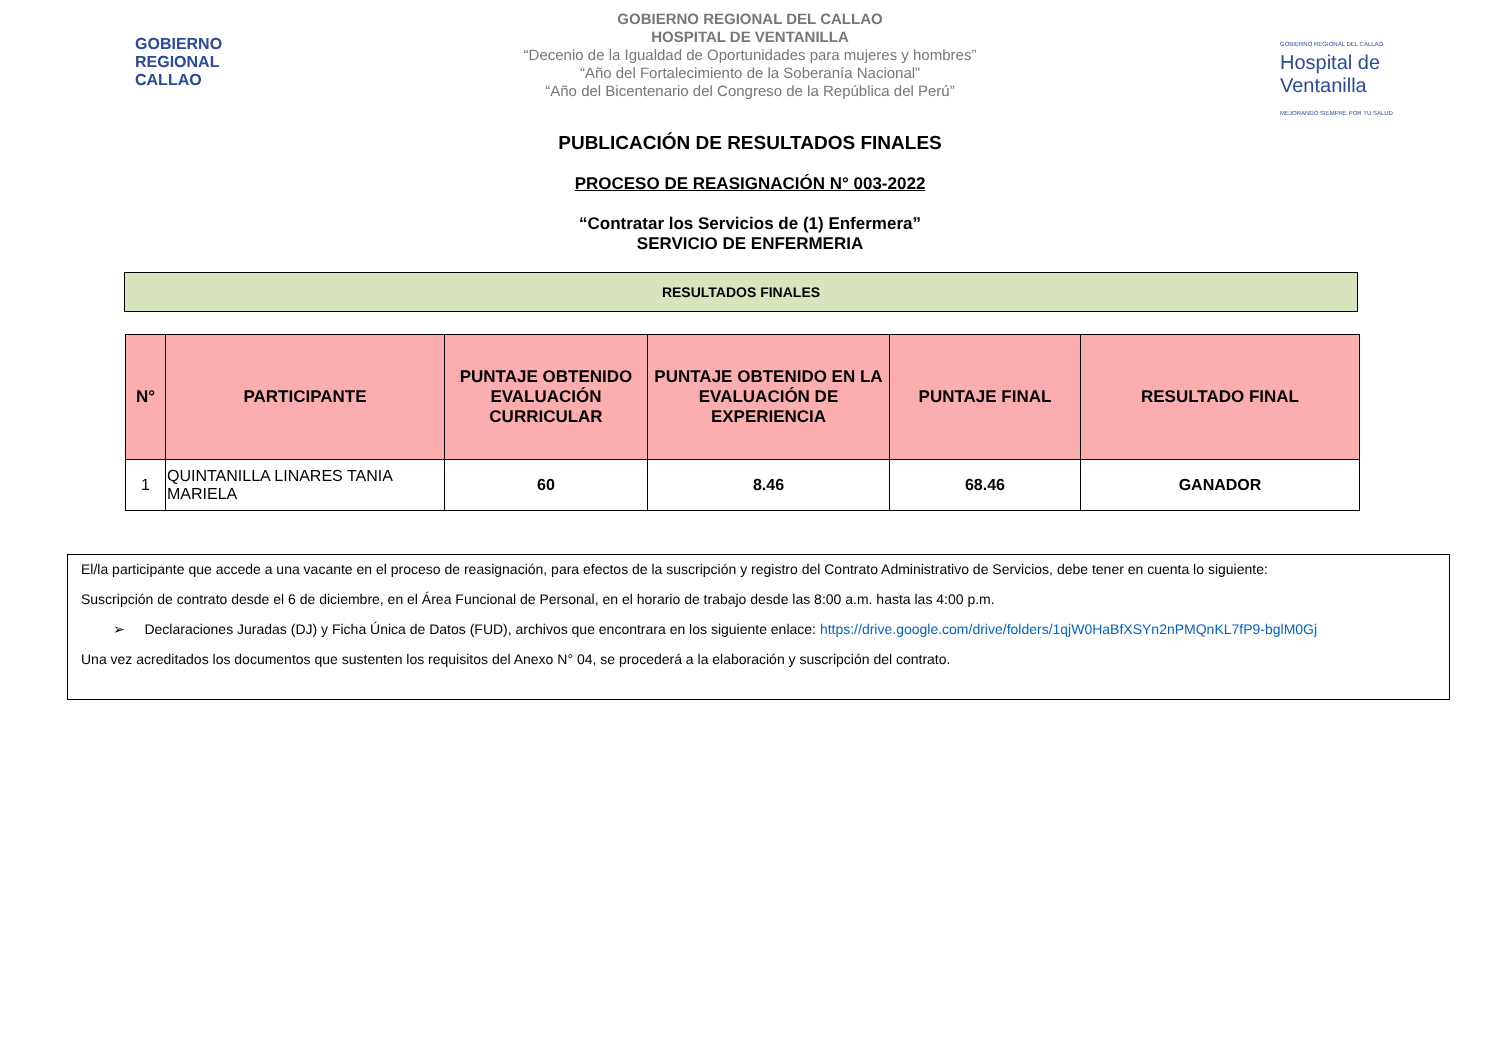GOBIERNO
REGIONAL
CALLAO
GOBIERNO REGIONAL DEL CALLAO
HOSPITAL DE VENTANILLA
“Decenio de la Igualdad de Oportunidades para mujeres y hombres”
“Año del Fortalecimiento de la Soberanía Nacional”
“Año del Bicentenario del Congreso de la República del Perú”
GOBIERNO REGIONAL DEL CALLAO
Hospital de Ventanilla
MEJORANDO SIEMPRE POR TU SALUD
PUBLICACIÓN DE RESULTADOS FINALES
PROCESO DE REASIGNACIÓN N° 003-2022
“Contratar los Servicios de (1) Enfermera”
SERVICIO DE ENFERMERIA
RESULTADOS FINALES
| N° | PARTICIPANTE | PUNTAJE OBTENIDO EVALUACIÓN CURRICULAR | PUNTAJE OBTENIDO EN LA EVALUACIÓN DE EXPERIENCIA | PUNTAJE FINAL | RESULTADO FINAL |
| --- | --- | --- | --- | --- | --- |
| 1 | QUINTANILLA LINARES TANIA MARIELA | 60 | 8.46 | 68.46 | GANADOR |
El/la participante que accede a una vacante en el proceso de reasignación, para efectos de la suscripción y registro del Contrato Administrativo de Servicios, debe tener en cuenta lo siguiente:
Suscripción de contrato desde el 6 de diciembre, en el Área Funcional de Personal, en el horario de trabajo desde las 8:00 a.m. hasta las 4:00 p.m.
➢ Declaraciones Juradas (DJ) y Ficha Única de Datos (FUD), archivos que encontrara en los siguiente enlace: https://drive.google.com/drive/folders/1qjW0HaBfXSYn2nPMQnKL7fP9-bglM0Gj
Una vez acreditados los documentos que sustenten los requisitos del Anexo N° 04, se procederá a la elaboración y suscripción del contrato.